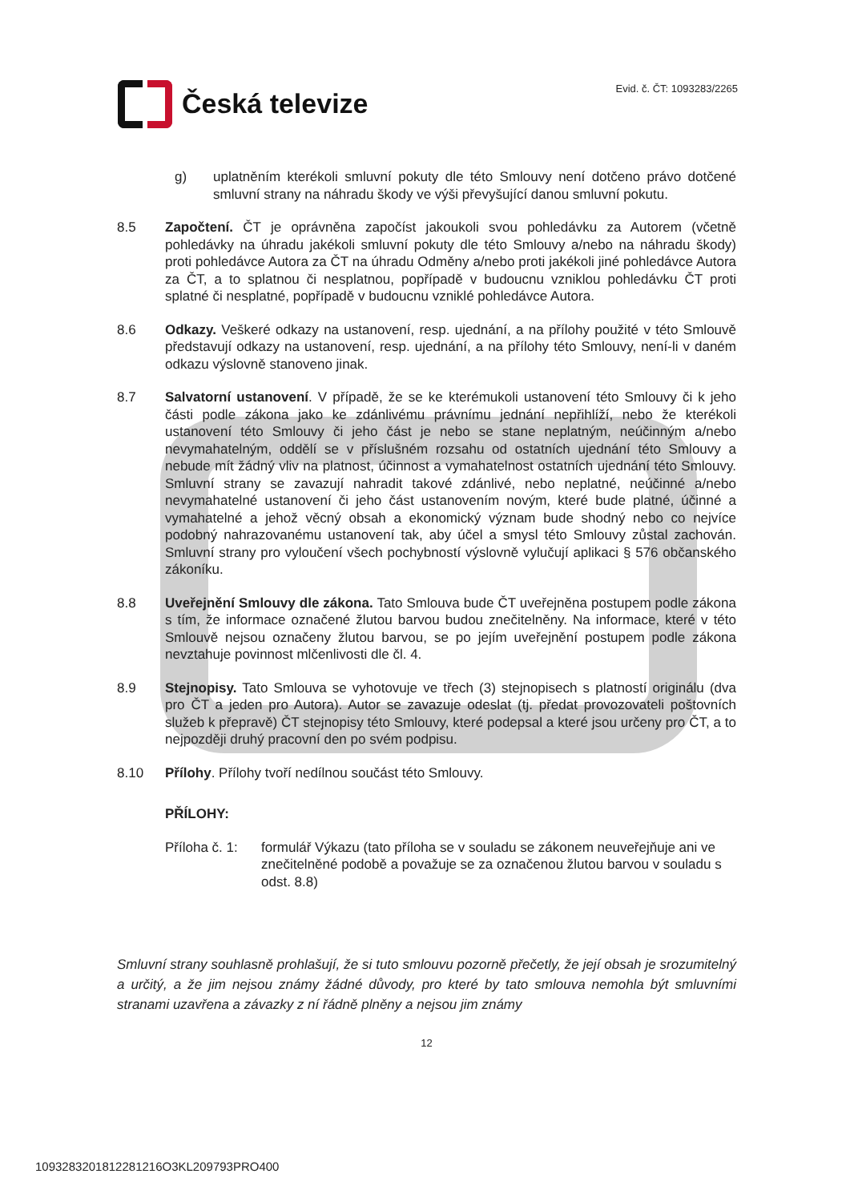Česká televize
Evid. č. ČT: 1093283/2265
g) uplatněním kterékoli smluvní pokuty dle této Smlouvy není dotčeno právo dotčené smluvní strany na náhradu škody ve výši převyšující danou smluvní pokutu.
8.5 Započtení. ČT je oprávněna započíst jakoukoli svou pohledávku za Autorem (včetně pohledávky na úhradu jakékoli smluvní pokuty dle této Smlouvy a/nebo na náhradu škody) proti pohledávce Autora za ČT na úhradu Odměny a/nebo proti jakékoli jiné pohledávce Autora za ČT, a to splatnou či nesplatnou, popřípadě v budoucnu vzniklou pohledávku ČT proti splatné či nesplatné, popřípadě v budoucnu vzniklé pohledávce Autora.
8.6 Odkazy. Veškeré odkazy na ustanovení, resp. ujednání, a na přílohy použité v této Smlouvě představují odkazy na ustanovení, resp. ujednání, a na přílohy této Smlouvy, není-li v daném odkazu výslovně stanoveno jinak.
8.7 Salvatorní ustanovení. V případě, že se ke kterémukoli ustanovení této Smlouvy či k jeho části podle zákona jako ke zdánlivému právnímu jednání nepřihlíží, nebo že kterékoli ustanovení této Smlouvy či jeho část je nebo se stane neplatným, neúčinným a/nebo nevymahatelným, oddělí se v příslušném rozsahu od ostatních ujednání této Smlouvy a nebude mít žádný vliv na platnost, účinnost a vymahatelnost ostatních ujednání této Smlouvy. Smluvní strany se zavazují nahradit takové zdánlivé, nebo neplatné, neúčinné a/nebo nevymahatelné ustanovení či jeho část ustanovením novým, které bude platné, účinné a vymahatelné a jehož věcný obsah a ekonomický význam bude shodný nebo co nejvíce podobný nahrazovanému ustanovení tak, aby účel a smysl této Smlouvy zůstal zachován. Smluvní strany pro vyloučení všech pochybností výslovně vylučují aplikaci § 576 občanského zákoníku.
8.8 Uveřejnění Smlouvy dle zákona. Tato Smlouva bude ČT uveřejněna postupem podle zákona s tím, že informace označené žlutou barvou budou znečitelněny. Na informace, které v této Smlouvě nejsou označeny žlutou barvou, se po jejím uveřejnění postupem podle zákona nevztahuje povinnost mlčenlivosti dle čl. 4.
8.9 Stejnopisy. Tato Smlouva se vyhotovuje ve třech (3) stejnopisech s platností originálu (dva pro ČT a jeden pro Autora). Autor se zavazuje odeslat (tj. předat provozovateli poštovních služeb k přepravě) ČT stejnopisy této Smlouvy, které podepsal a které jsou určeny pro ČT, a to nejpozději druhý pracovní den po svém podpisu.
8.10 Přílohy. Přílohy tvoří nedílnou součást této Smlouvy.
PŘÍLOHY:
Příloha č. 1:
formulář Výkazu (tato příloha se v souladu se zákonem neuveřejňuje ani ve znečitelněné podobě a považuje se za označenou žlutou barvou v souladu s odst. 8.8)
Smluvní strany souhlasně prohlašují, že si tuto smlouvu pozorně přečetly, že její obsah je srozumitelný a určitý, a že jim nejsou známy žádné důvody, pro které by tato smlouva nemohla být smluvními stranami uzavřena a závazky z ní řádně plněny a nejsou jim známy
12
1093283201812281216O3KL209793PRO400